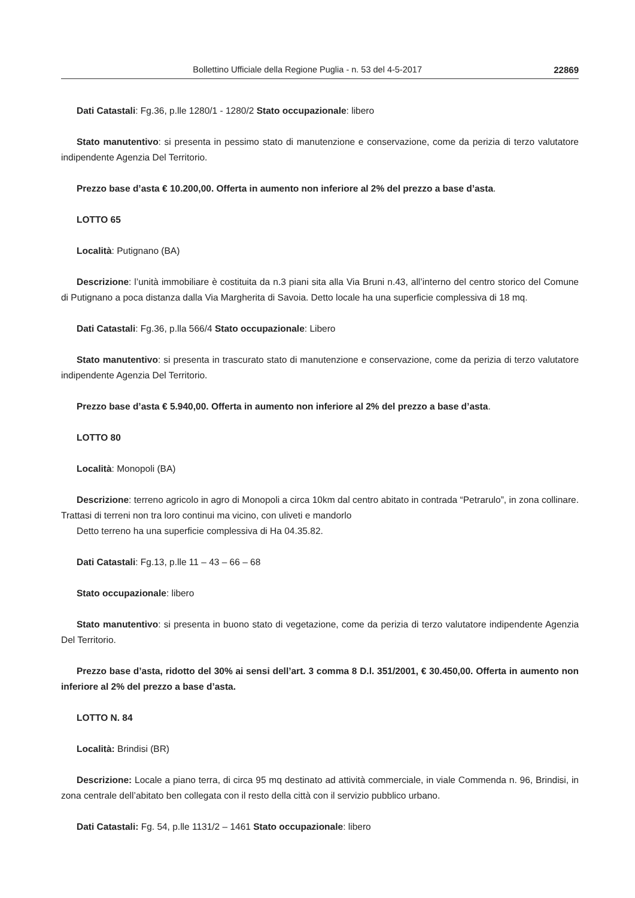Bollettino Ufficiale della Regione Puglia - n. 53 del 4-5-2017 22869
Dati Catastali: Fg.36, p.lle 1280/1 - 1280/2 Stato occupazionale: libero
Stato manutentivo: si presenta in pessimo stato di manutenzione e conservazione, come da perizia di terzo valutatore indipendente Agenzia Del Territorio.
Prezzo base d’asta € 10.200,00. Offerta in aumento non inferiore al 2% del prezzo a base d’asta.
LOTTO 65
Località: Putignano (BA)
Descrizione: l’unità immobiliare è costituita da n.3 piani sita alla Via Bruni n.43, all’interno del centro storico del Comune di Putignano a poca distanza dalla Via Margherita di Savoia. Detto locale ha una superficie complessiva di 18 mq.
Dati Catastali: Fg.36, p.lla 566/4 Stato occupazionale: Libero
Stato manutentivo: si presenta in trascurato stato di manutenzione e conservazione, come da perizia di terzo valutatore indipendente Agenzia Del Territorio.
Prezzo base d’asta € 5.940,00. Offerta in aumento non inferiore al 2% del prezzo a base d’asta.
LOTTO 80
Località: Monopoli (BA)
Descrizione: terreno agricolo in agro di Monopoli a circa 10km dal centro abitato in contrada “Petrarulo”, in zona collinare. Trattasi di terreni non tra loro continui ma vicino, con uliveti e mandorlo
Detto terreno ha una superficie complessiva di Ha 04.35.82.
Dati Catastali: Fg.13, p.lle 11 – 43 – 66 – 68
Stato occupazionale: libero
Stato manutentivo: si presenta in buono stato di vegetazione, come da perizia di terzo valutatore indipendente Agenzia Del Territorio.
Prezzo base d’asta, ridotto del 30% ai sensi dell’art. 3 comma 8 D.l. 351/2001, € 30.450,00. Offerta in aumento non inferiore al 2% del prezzo a base d’asta.
LOTTO N. 84
Località: Brindisi (BR)
Descrizione: Locale a piano terra, di circa 95 mq destinato ad attività commerciale, in viale Commenda n. 96, Brindisi, in zona centrale dell’abitato ben collegata con il resto della città con il servizio pubblico urbano.
Dati Catastali: Fg. 54, p.lle 1131/2 – 1461 Stato occupazionale: libero